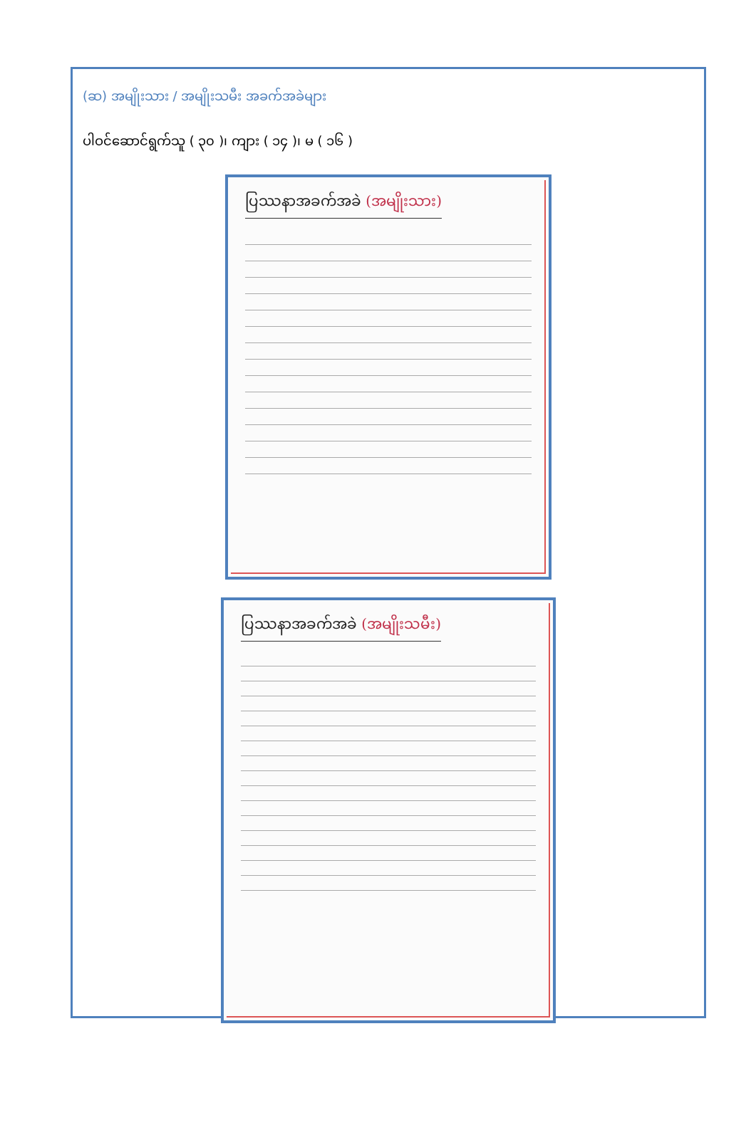(ဆ) အမျိုးသား / အမျိုးသမီး အခက်အခဲများ
ပါဝင်ဆောင်ရွက်သူ ( ၃၀ )၊ ကျား ( ၁၄ )၊ မ ( ၁၆ )
ပြဿနာအခက်အခဲ (အမျိုးသား)
ပြဿနာအခက်အခဲ (အမျိုးသမီး)